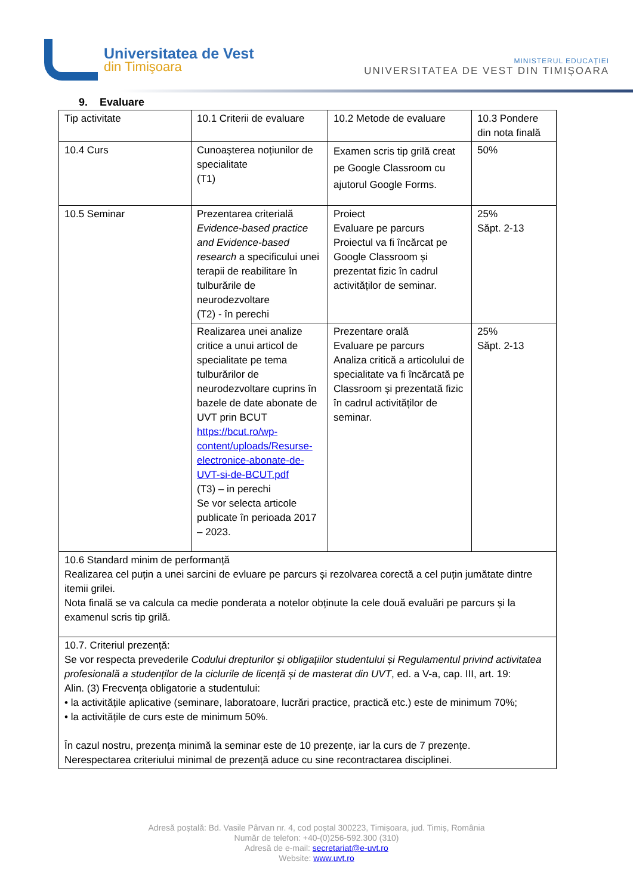Universitatea de Vest
din Timişoara
MINISTERUL EDUCAȚIEI
UNIVERSITATEA DE VEST DIN TIMIȘOARA
9. Evaluare
| Tip activitate | 10.1 Criterii de evaluare | 10.2 Metode de evaluare | 10.3 Pondere din nota finală |
| 10.4 Curs | Cunoașterea noțiunilor de specialitate (T1) | Examen scris tip grilă creat pe Google Classroom cu ajutorul Google Forms. | 50% |
| 10.5 Seminar | Prezentarea criterială Evidence-based practice and Evidence-based research a specificului unei terapii de reabilitare în tulburările de neurodezvoltare (T2) - în perechi | Proiect Evaluare pe parcurs Proiectul va fi încărcat pe Google Classroom și prezentat fizic în cadrul activităților de seminar. | 25% Săpt. 2-13 |
| | Realizarea unei analize critice a unui articol de specialitate pe tema tulburărilor de neurodezvoltare cuprins în bazele de date abonate de UVT prin BCUT https://bcut.ro/wp-content/uploads/Resurse-electronice-abonate-de-UVT-si-de-BCUT.pdf (T3) – in perechi Se vor selecta articole publicate în perioada 2017 – 2023. | Prezentare orală Evaluare pe parcurs Analiza critică a articolului de specialitate va fi încărcată pe Classroom și prezentată fizic în cadrul activităților de seminar. | 25% Săpt. 2-13 |
| 10.6 Standard minim de performanță Realizarea cel puțin a unei sarcini de evluare pe parcurs și rezolvarea corectă a cel puțin jumătate dintre itemii grilei. Nota finală se va calcula ca medie ponderata a notelor obținute la cele două evaluări pe parcurs și la examenul scris tip grilă. | | | |
| 10.7. Criteriul prezență: Se vor respecta prevederile Codului drepturilor și obligațiilor studentului și Regulamentul privind activitatea profesională a studenților de la ciclurile de licență și de masterat din UVT , ed. a V-a, cap. III, art. 19: Alin. (3) Frecvența obligatorie a studentului: • la activitățile aplicative (seminare, laboratoare, lucrări practice, practică etc.) este de minimum 70%; • la activitățile de curs este de minimum 50%. În cazul nostru, prezența minimă la seminar este de 10 prezențe, iar la curs de 7 prezențe. Nerespectarea criteriului minimal de prezență aduce cu sine recontractarea disciplinei. | | | |
Adresă poștală: Bd. Vasile Pârvan nr. 4, cod poștal 300223, Timișoara, jud. Timiș, România
Număr de telefon: +40-(0)256-592.300 (310)
Adresă de e-mail: secretariat@e-uvt.ro
Website: www.uvt.ro